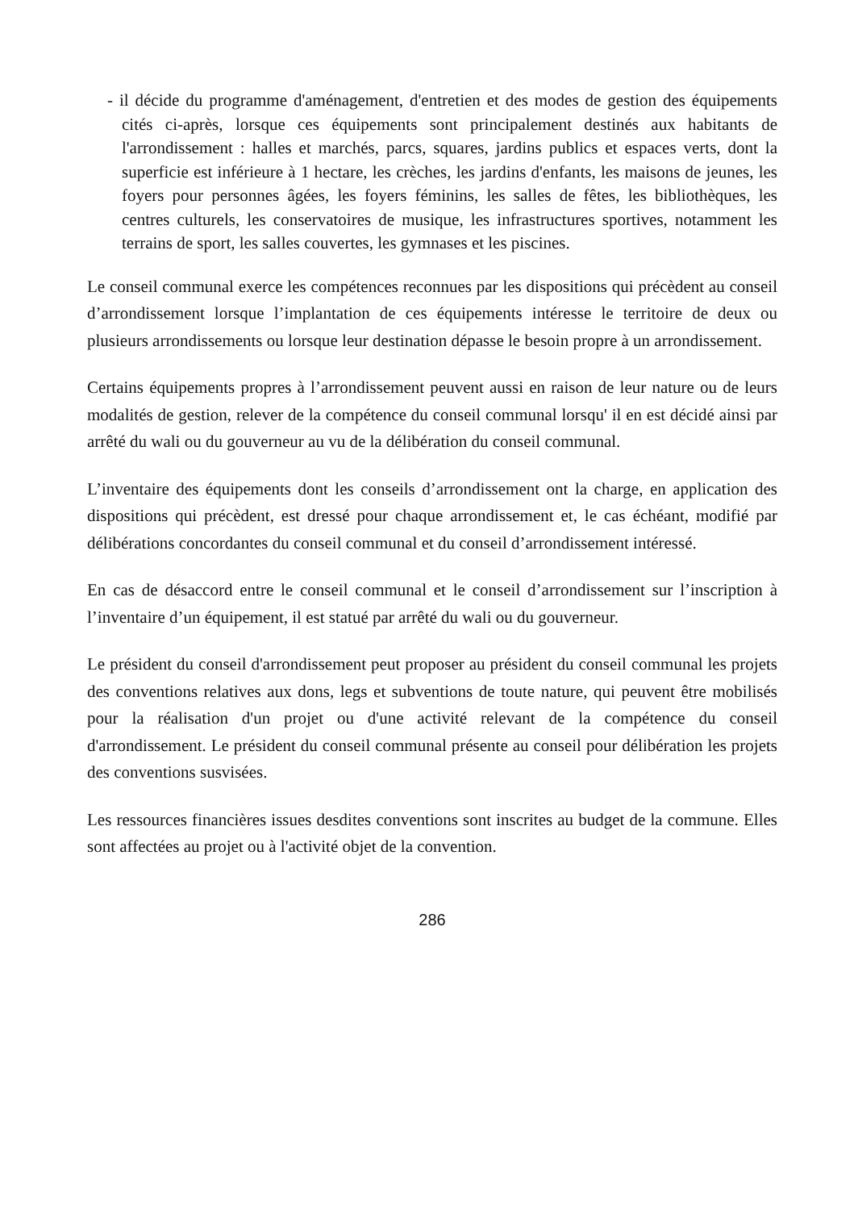- il décide du programme d'aménagement, d'entretien et des modes de gestion des équipements cités ci-après, lorsque ces équipements sont principalement destinés aux habitants de l'arrondissement : halles et marchés, parcs, squares, jardins publics et espaces verts, dont la superficie est inférieure à 1 hectare, les crèches, les jardins d'enfants, les maisons de jeunes, les foyers pour personnes âgées, les foyers féminins, les salles de fêtes, les bibliothèques, les centres culturels, les conservatoires de musique, les infrastructures sportives, notamment les terrains de sport, les salles couvertes, les gymnases et les piscines.
Le conseil communal exerce les compétences reconnues par les dispositions qui précèdent au conseil d’arrondissement lorsque l’implantation de ces équipements intéresse le territoire de deux ou plusieurs arrondissements ou lorsque leur destination dépasse le besoin propre à un arrondissement.
Certains équipements propres à l’arrondissement peuvent aussi en raison de leur nature ou de leurs modalités de gestion, relever de la compétence du conseil communal lorsqu' il en est décidé ainsi par arrêté du wali ou du gouverneur au vu de la délibération du conseil communal.
L’inventaire des équipements dont les conseils d’arrondissement ont la charge, en application des dispositions qui précèdent, est dressé pour chaque arrondissement et, le cas échéant, modifié par délibérations concordantes du conseil communal et du conseil d’arrondissement intéressé.
En cas de désaccord entre le conseil communal et le conseil d’arrondissement sur l’inscription à l’inventaire d’un équipement, il est statué par arrêté du wali ou du gouverneur.
Le président du conseil d'arrondissement peut proposer au président du conseil communal les projets des conventions relatives aux dons, legs et subventions de toute nature, qui peuvent être mobilisés pour la réalisation d'un projet ou d'une activité relevant de la compétence du conseil d'arrondissement. Le président du conseil communal présente au conseil pour délibération les projets des conventions susvisées.
Les ressources financières issues desdites conventions sont inscrites au budget de la commune. Elles sont affectées au projet ou à l'activité objet de la convention.
286